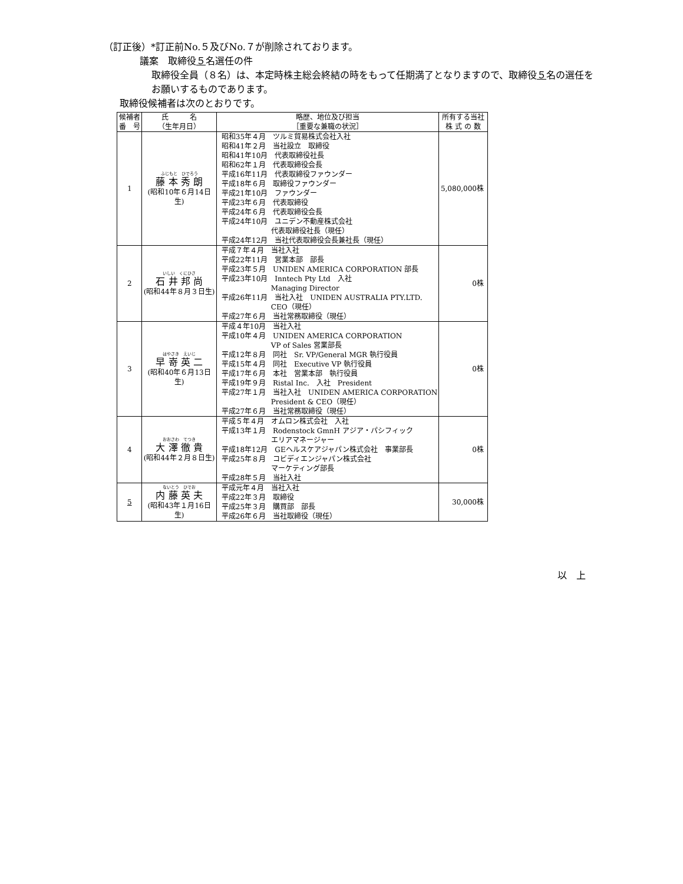（訂正後）*訂正前No.５及びNo.７が削除されております。
議案　取締役５名選任の件
取締役全員（８名）は、本定時株主総会終結の時をもって任期満了となりますので、取締役５名の選任をお願いするものであります。
取締役候補者は次のとおりです。
| 候補者 番 号 | 氏 名 （生年月日） | 略歴、地位及び担当 ［重要な兼職の状況］ | 所有する当社 株 式 の 数 |
| --- | --- | --- | --- |
| 1 | ふじもと ひでろう 藤 本 秀 朗 (昭和10年６月14日生) | 昭和35年４月 ツルミ貿易株式会社入社 昭和41年２月 当社設立 取締役 昭和41年10月 代表取締役社長 昭和62年１月 代表取締役会長 平成16年11月 代表取締役ファウンダー 平成18年６月 取締役ファウンダー 平成21年10月 ファウンダー 平成23年６月 代表取締役 平成24年６月 代表取締役会長 平成24年10月 ユニデン不動産株式会社 代表取締役社長（現任） 平成24年12月 当社代表取締役会長兼社長（現任） | 5,080,000株 |
| 2 | いしい くにひさ 石 井 邦 尚 (昭和44年８月３日生) | 平成７年４月 当社入社 平成22年11月 営業本部 部長 平成23年５月 UNIDEN AMERICA CORPORATION 部長 平成23年10月 Inntech Pty Ltd 入社 Managing Director 平成26年11月 当社入社 UNIDEN AUSTRALIA PTY.LTD. CEO（現任） 平成27年６月 当社常務取締役（現任） | 0株 |
| 3 | はやさき えいじ 早 嵜 英 二 (昭和40年６月13日生) | 平成４年10月 当社入社 平成10年４月 UNIDEN AMERICA CORPORATION VP of Sales 営業部長 平成12年８月 同社 Sr. VP/General MGR 執行役員 平成15年４月 同社 Executive VP 執行役員 平成17年６月 本社 営業本部 執行役員 平成19年９月 Ristal Inc. 入社 President 平成27年１月 当社入社 UNIDEN AMERICA CORPORATION President & CEO（現任） 平成27年６月 当社常務取締役（現任） | 0株 |
| 4 | おおさわ てつき 大 澤 徹 貴 (昭和44年２月８日生) | 平成５年４月 オムロン株式会社 入社 平成13年１月 Rodenstock GmnH アジア・パシフィック エリアマネージャー 平成18年12月 GEヘルスケアジャパン株式会社 事業部長 平成25年８月 コビディエンジャパン株式会社 マーケティング部長 平成28年５月 当社入社 | 0株 |
| 5 | ないとう ひでお 内 藤 英 夫 (昭和43年１月16日生) | 平成元年４月 当社入社 平成22年３月 取締役 平成25年３月 購買部 部長 平成26年６月 当社取締役（現任） | 30,000株 |
以　上